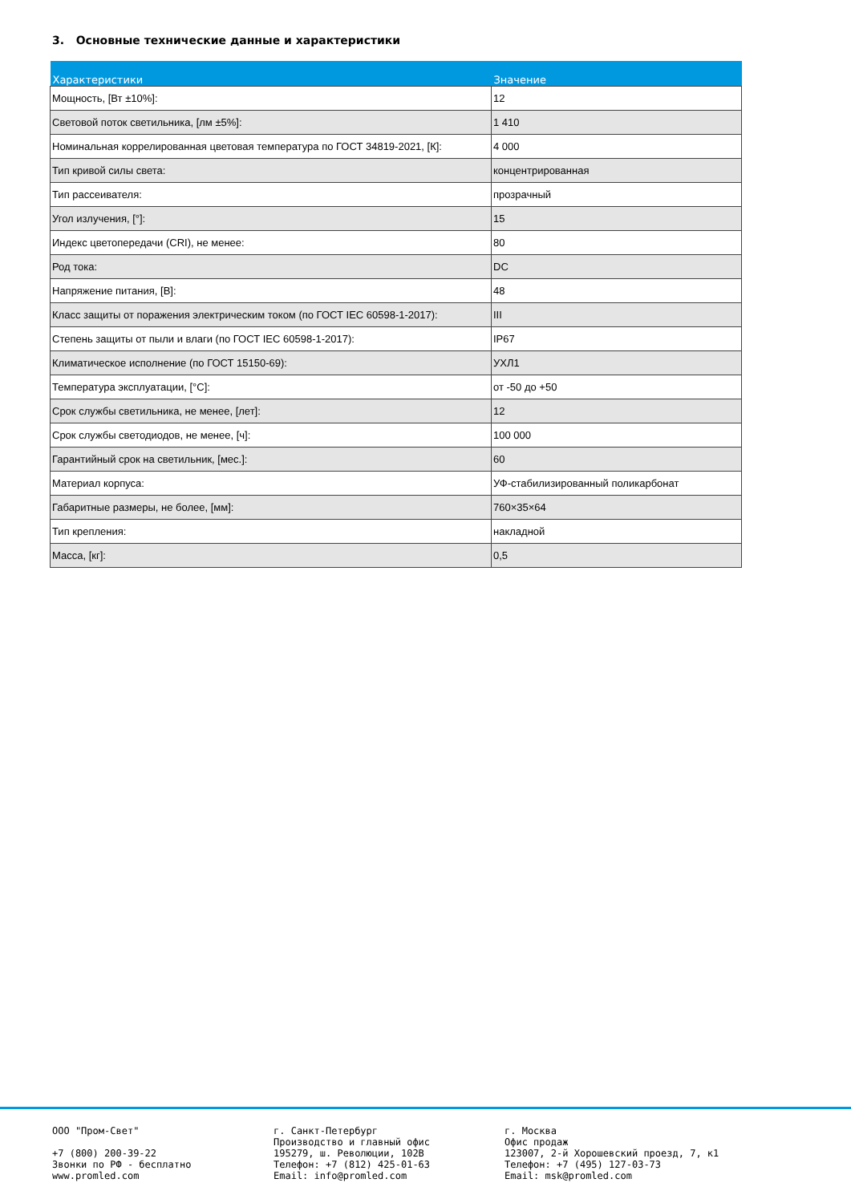3. Основные технические данные и характеристики
| Характеристики | Значение |
| --- | --- |
| Мощность, [Вт ±10%]: | 12 |
| Световой поток светильника, [лм ±5%]: | 1 410 |
| Номинальная коррелированная цветовая температура по ГОСТ 34819-2021, [К]: | 4 000 |
| Тип кривой силы света: | концентрированная |
| Тип рассеивателя: | прозрачный |
| Угол излучения, [°]: | 15 |
| Индекс цветопередачи (CRI), не менее: | 80 |
| Род тока: | DC |
| Напряжение питания, [В]: | 48 |
| Класс защиты от поражения электрическим током (по ГОСТ IEC 60598-1-2017): | III |
| Степень защиты от пыли и влаги (по ГОСТ IEC 60598-1-2017): | IP67 |
| Климатическое исполнение (по ГОСТ 15150-69): | УХЛ1 |
| Температура эксплуатации, [°С]: | от -50 до +50 |
| Срок службы светильника, не менее, [лет]: | 12 |
| Срок службы светодиодов, не менее, [ч]: | 100 000 |
| Гарантийный срок на светильник, [мес.]: | 60 |
| Материал корпуса: | УФ-стабилизированный поликарбонат |
| Габаритные размеры, не более, [мм]: | 760×35×64 |
| Тип крепления: | накладной |
| Масса, [кг]: | 0,5 |
ООО "Пром-Свет" +7 (800) 200-39-22 Звонки по РФ - бесплатно www.promled.com
г. Санкт-Петербург Производство и главный офис 195279, ш. Революции, 102В Телефон: +7 (812) 425-01-63 Email: info@promled.com
г. Москва Офис продаж 123007, 2-й Хорошевский проезд, 7, к1 Телефон: +7 (495) 127-03-73 Email: msk@promled.com